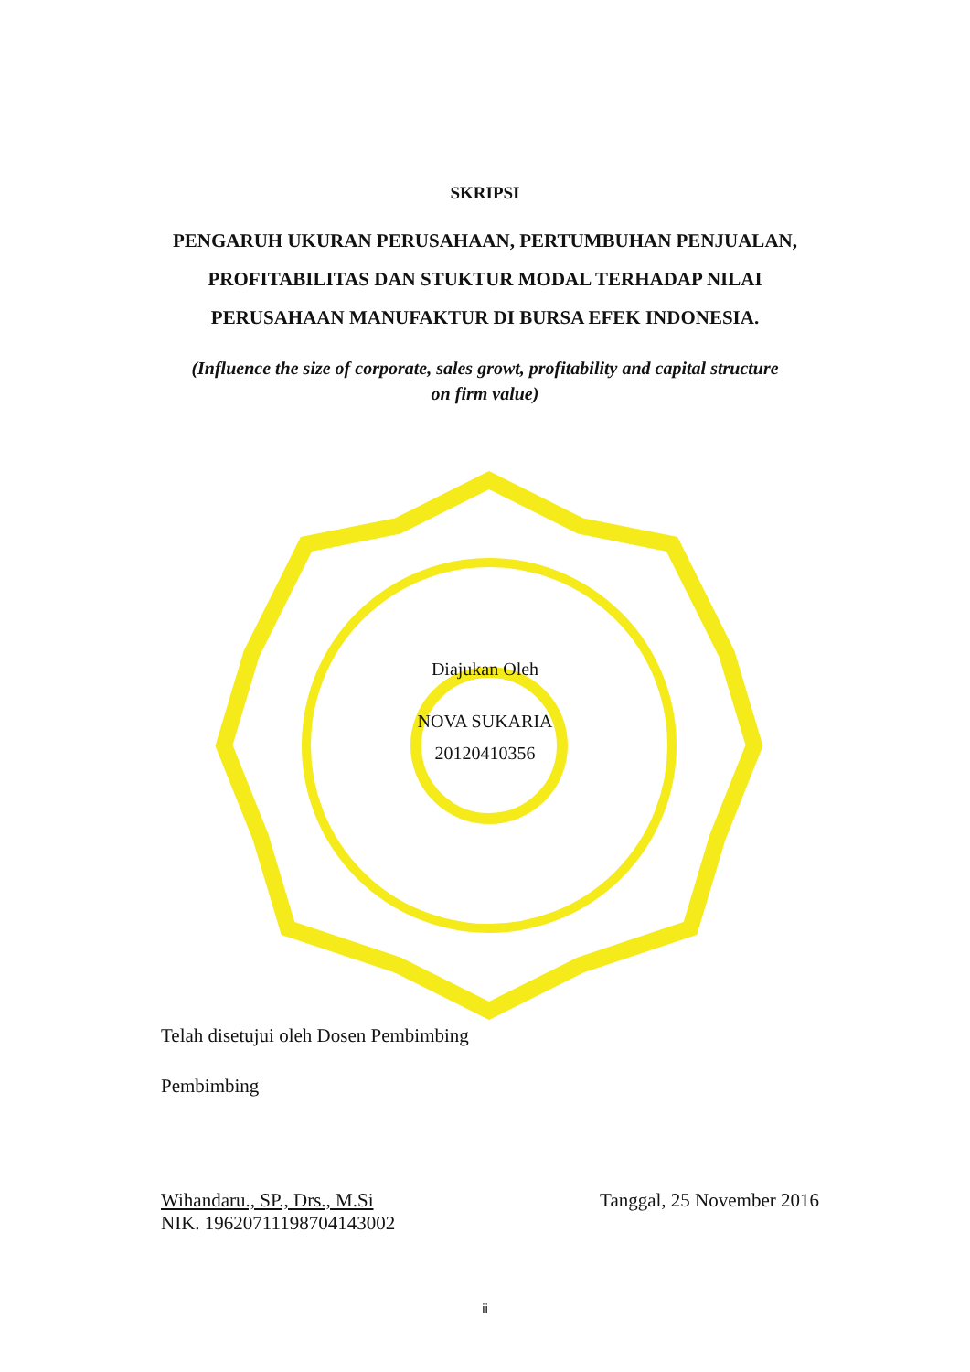SKRIPSI
PENGARUH UKURAN PERUSAHAAN, PERTUMBUHAN PENJUALAN,
PROFITABILITAS DAN STUKTUR MODAL TERHADAP NILAI
PERUSAHAAN MANUFAKTUR DI BURSA EFEK INDONESIA.
(Influence the size of corporate, sales growt, profitability and capital structure
on firm value)
Diajukan Oleh
NOVA SUKARIA
20120410356
Telah disetujui oleh Dosen Pembimbing
Pembimbing
Wihandaru., SP., Drs., M.Si
NIK. 19620711198704143002
Tanggal, 25 November 2016
ii